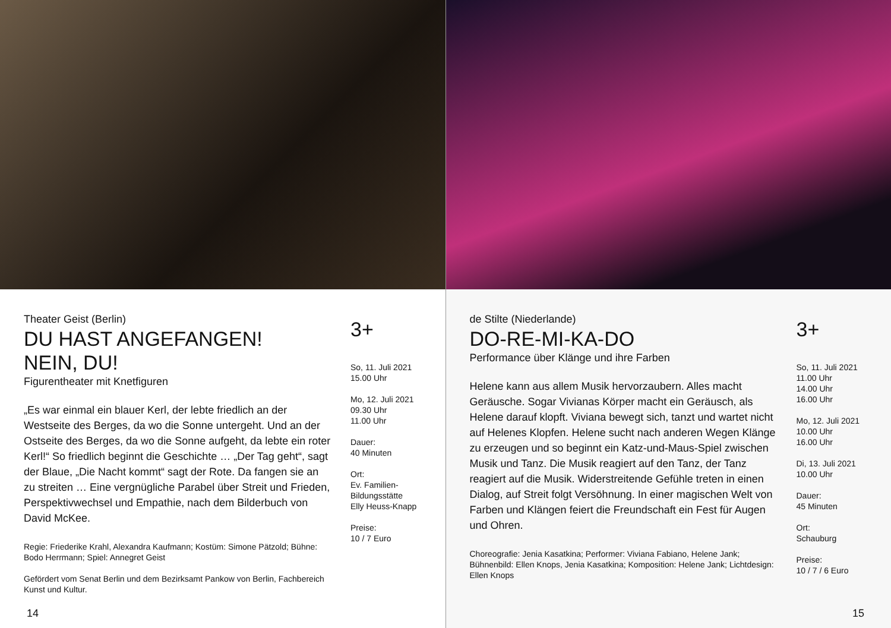Theater Geist (Berlin)
DU HAST ANGEFANGEN!
NEIN, DU!
Figurentheater mit Knetfiguren
„Es war einmal ein blauer Kerl, der lebte friedlich an der Westseite des Berges, da wo die Sonne untergeht. Und an der Ostseite des Berges, da wo die Sonne aufgeht, da lebte ein roter Kerl!“ So friedlich beginnt die Geschichte … „Der Tag geht“, sagt der Blaue, „Die Nacht kommt“ sagt der Rote. Da fangen sie an zu streiten … Eine vergnügliche Parabel über Streit und Frieden, Perspektivwechsel und Empathie, nach dem Bilderbuch von David McKee.
Regie: Friederike Krahl, Alexandra Kaufmann; Kostüm: Simone Pätzold; Bühne: Bodo Herrmann; Spiel: Annegret Geist
Gefördert vom Senat Berlin und dem Bezirksamt Pankow von Berlin, Fachbereich Kunst und Kultur.
3+
So, 11. Juli 2021
15.00 Uhr
Mo, 12. Juli 2021
09.30 Uhr
11.00 Uhr
Dauer:
40 Minuten
Ort:
Ev. Familien-
Bildungsstätte
Elly Heuss-Knapp
Preise:
10 / 7 Euro
14
de Stilte (Niederlande)
DO-RE-MI-KA-DO
Performance über Klänge und ihre Farben
Helene kann aus allem Musik hervorzaubern. Alles macht Geräusche. Sogar Vivianas Körper macht ein Geräusch, als Helene darauf klopft. Viviana bewegt sich, tanzt und wartet nicht auf Helenes Klopfen. Helene sucht nach anderen Wegen Klänge zu erzeugen und so beginnt ein Katz-und-Maus-Spiel zwischen Musik und Tanz. Die Musik reagiert auf den Tanz, der Tanz reagiert auf die Musik. Widerstreitende Gefühle treten in einen Dialog, auf Streit folgt Versöhnung. In einer magischen Welt von Farben und Klängen feiert die Freundschaft ein Fest für Augen und Ohren.
Choreografie: Jenia Kasatkina; Performer: Viviana Fabiano, Helene Jank; Bühnenbild: Ellen Knops, Jenia Kasatkina; Komposition: Helene Jank; Lichtdesign: Ellen Knops
3+
So, 11. Juli 2021
11.00 Uhr
14.00 Uhr
16.00 Uhr
Mo, 12. Juli 2021
10.00 Uhr
16.00 Uhr
Di, 13. Juli 2021
10.00 Uhr
Dauer:
45 Minuten
Ort:
Schauburg
Preise:
10 / 7 / 6 Euro
15